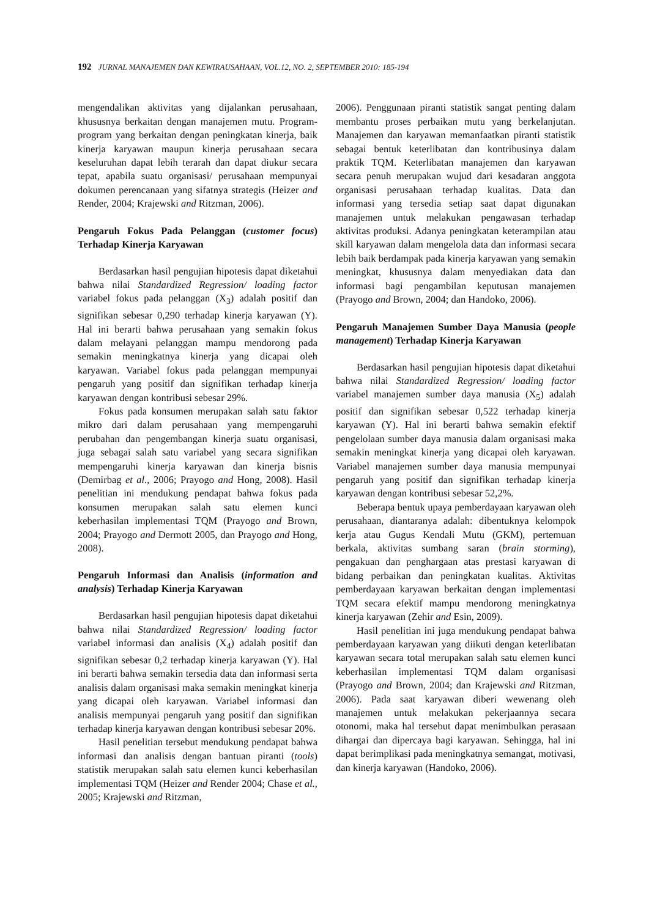192 JURNAL MANAJEMEN DAN KEWIRAUSAHAAN, VOL.12, NO. 2, SEPTEMBER 2010: 185-194
mengendalikan aktivitas yang dijalankan perusahaan, khususnya berkaitan dengan manajemen mutu. Program-program yang berkaitan dengan peningkatan kinerja, baik kinerja karyawan maupun kinerja perusahaan secara keseluruhan dapat lebih terarah dan dapat diukur secara tepat, apabila suatu organisasi/ perusahaan mempunyai dokumen perencanaan yang sifatnya strategis (Heizer and Render, 2004; Krajewski and Ritzman, 2006).
Pengaruh Fokus Pada Pelanggan (customer focus) Terhadap Kinerja Karyawan
Berdasarkan hasil pengujian hipotesis dapat diketahui bahwa nilai Standardized Regression/ loading factor variabel fokus pada pelanggan (X<sub>3</sub>) adalah positif dan signifikan sebesar 0,290 terhadap kinerja karyawan (Y). Hal ini berarti bahwa perusahaan yang semakin fokus dalam melayani pelanggan mampu mendorong pada semakin meningkatnya kinerja yang dicapai oleh karyawan. Variabel fokus pada pelanggan mempunyai pengaruh yang positif dan signifikan terhadap kinerja karyawan dengan kontribusi sebesar 29%.
Fokus pada konsumen merupakan salah satu faktor mikro dari dalam perusahaan yang mempengaruhi perubahan dan pengembangan kinerja suatu organisasi, juga sebagai salah satu variabel yang secara signifikan mempengaruhi kinerja karyawan dan kinerja bisnis (Demirbag et al., 2006; Prayogo and Hong, 2008). Hasil penelitian ini mendukung pendapat bahwa fokus pada konsumen merupakan salah satu elemen kunci keberhasilan implementasi TQM (Prayogo and Brown, 2004; Prayogo and Dermott 2005, dan Prayogo and Hong, 2008).
Pengaruh Informasi dan Analisis (information and analysis) Terhadap Kinerja Karyawan
Berdasarkan hasil pengujian hipotesis dapat diketahui bahwa nilai Standardized Regression/ loading factor variabel informasi dan analisis (X<sub>4</sub>) adalah positif dan signifikan sebesar 0,2 terhadap kinerja karyawan (Y). Hal ini berarti bahwa semakin tersedia data dan informasi serta analisis dalam organisasi maka semakin meningkat kinerja yang dicapai oleh karyawan. Variabel informasi dan analisis mempunyai pengaruh yang positif dan signifikan terhadap kinerja karyawan dengan kontribusi sebesar 20%.
Hasil penelitian tersebut mendukung pendapat bahwa informasi dan analisis dengan bantuan piranti (tools) statistik merupakan salah satu elemen kunci keberhasilan implementasi TQM (Heizer and Render 2004; Chase et al., 2005; Krajewski and Ritzman,
2006). Penggunaan piranti statistik sangat penting dalam membantu proses perbaikan mutu yang berkelanjutan. Manajemen dan karyawan memanfaatkan piranti statistik sebagai bentuk keterlibatan dan kontribusinya dalam praktik TQM. Keterlibatan manajemen dan karyawan secara penuh merupakan wujud dari kesadaran anggota organisasi perusahaan terhadap kualitas. Data dan informasi yang tersedia setiap saat dapat digunakan manajemen untuk melakukan pengawasan terhadap aktivitas produksi. Adanya peningkatan keterampilan atau skill karyawan dalam mengelola data dan informasi secara lebih baik berdampak pada kinerja karyawan yang semakin meningkat, khususnya dalam menyediakan data dan informasi bagi pengambilan keputusan manajemen (Prayogo and Brown, 2004; dan Handoko, 2006).
Pengaruh Manajemen Sumber Daya Manusia (people management) Terhadap Kinerja Karyawan
Berdasarkan hasil pengujian hipotesis dapat diketahui bahwa nilai Standardized Regression/ loading factor variabel manajemen sumber daya manusia (X<sub>5</sub>) adalah positif dan signifikan sebesar 0,522 terhadap kinerja karyawan (Y). Hal ini berarti bahwa semakin efektif pengelolaan sumber daya manusia dalam organisasi maka semakin meningkat kinerja yang dicapai oleh karyawan. Variabel manajemen sumber daya manusia mempunyai pengaruh yang positif dan signifikan terhadap kinerja karyawan dengan kontribusi sebesar 52,2%.
Beberapa bentuk upaya pemberdayaan karyawan oleh perusahaan, diantaranya adalah: dibentuknya kelompok kerja atau Gugus Kendali Mutu (GKM), pertemuan berkala, aktivitas sumbang saran (brain storming), pengakuan dan penghargaan atas prestasi karyawan di bidang perbaikan dan peningkatan kualitas. Aktivitas pemberdayaan karyawan berkaitan dengan implementasi TQM secara efektif mampu mendorong meningkatnya kinerja karyawan (Zehir and Esin, 2009).
Hasil penelitian ini juga mendukung pendapat bahwa pemberdayaan karyawan yang diikuti dengan keterlibatan karyawan secara total merupakan salah satu elemen kunci keberhasilan implementasi TQM dalam organisasi (Prayogo and Brown, 2004; dan Krajewski and Ritzman, 2006). Pada saat karyawan diberi wewenang oleh manajemen untuk melakukan pekerjaannya secara otonomi, maka hal tersebut dapat menimbulkan perasaan dihargai dan dipercaya bagi karyawan. Sehingga, hal ini dapat berimplikasi pada meningkatnya semangat, motivasi, dan kinerja karyawan (Handoko, 2006).